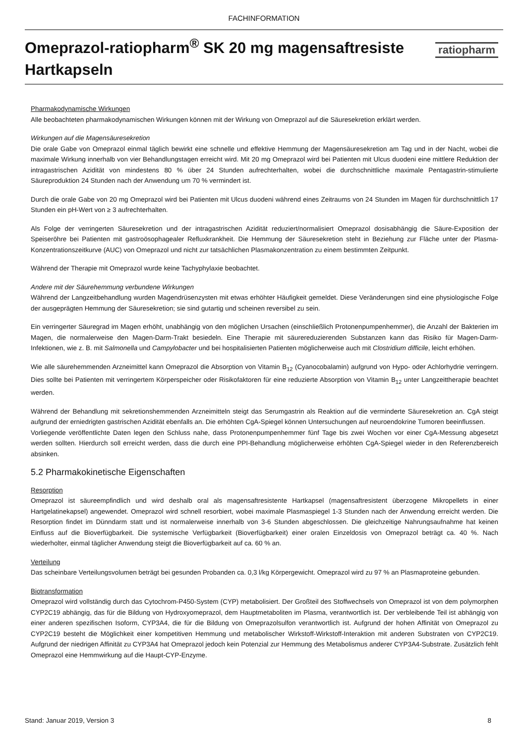FACHINFORMATION
Omeprazol-ratiopharm<sup>®</sup> SK 20 mg magensaftresiste
Hartkapseln
ratiopharm
Pharmakodynamische Wirkungen
Alle beobachteten pharmakodynamischen Wirkungen können mit der Wirkung von Omeprazol auf die Säuresekretion erklärt werden.
Wirkungen auf die Magensäuresekretion
Die orale Gabe von Omeprazol einmal täglich bewirkt eine schnelle und effektive Hemmung der Magensäuresekretion am Tag und in der Nacht, wobei die maximale Wirkung innerhalb von vier Behandlungstagen erreicht wird. Mit 20 mg Omeprazol wird bei Patienten mit Ulcus duodeni eine mittlere Reduktion der intragastrischen Azidität von mindestens 80 % über 24 Stunden aufrechterhalten, wobei die durchschnittliche maximale Pentagastrin-stimulierte Säureproduktion 24 Stunden nach der Anwendung um 70 % vermindert ist.
Durch die orale Gabe von 20 mg Omeprazol wird bei Patienten mit Ulcus duodeni während eines Zeitraums von 24 Stunden im Magen für durchschnittlich 17 Stunden ein pH-Wert von ≥ 3 aufrechterhalten.
Als Folge der verringerten Säuresekretion und der intragastrischen Azidität reduziert/normalisiert Omeprazol dosisabhängig die Säure-Exposition der Speiseröhre bei Patienten mit gastroösophagealer Refluxkrankheit. Die Hemmung der Säuresekretion steht in Beziehung zur Fläche unter der Plasma-Konzentrationszeitkurve (AUC) von Omeprazol und nicht zur tatsächlichen Plasmakonzentration zu einem bestimmten Zeitpunkt.
Während der Therapie mit Omeprazol wurde keine Tachyphylaxie beobachtet.
Andere mit der Säurehemmung verbundene Wirkungen
Während der Langzeitbehandlung wurden Magendrüsenzysten mit etwas erhöhter Häufigkeit gemeldet. Diese Veränderungen sind eine physiologische Folge der ausgeprägten Hemmung der Säuresekretion; sie sind gutartig und scheinen reversibel zu sein.
Ein verringerter Säuregrad im Magen erhöht, unabhängig von den möglichen Ursachen (einschließlich Protonenpumpenhemmer), die Anzahl der Bakterien im Magen, die normalerweise den Magen-Darm-Trakt besiedeln. Eine Therapie mit säurereduzierenden Substanzen kann das Risiko für Magen-Darm-Infektionen, wie z. B. mit Salmonella und Campylobacter und bei hospitalisierten Patienten möglicherweise auch mit Clostridium difficile, leicht erhöhen.
Wie alle säurehemmenden Arzneimittel kann Omeprazol die Absorption von Vitamin B<sub>12</sub> (Cyanocobalamin) aufgrund von Hypo- oder Achlorhydrie verringern. Dies sollte bei Patienten mit verringertem Körperspeicher oder Risikofaktoren für eine reduzierte Absorption von Vitamin B<sub>12</sub> unter Langzeittherapie beachtet werden.
Während der Behandlung mit sekretionshemmenden Arzneimitteln steigt das Serumgastrin als Reaktion auf die verminderte Säuresekretion an. CgA steigt aufgrund der erniedrigten gastrischen Azidität ebenfalls an. Die erhöhten CgA-Spiegel können Untersuchungen auf neuroendokrine Tumoren beeinflussen.
Vorliegende veröffentlichte Daten legen den Schluss nahe, dass Protonenpumpenhemmer fünf Tage bis zwei Wochen vor einer CgA-Messung abgesetzt werden sollten. Hierdurch soll erreicht werden, dass die durch eine PPI-Behandlung möglicherweise erhöhten CgA-Spiegel wieder in den Referenzbereich absinken.
5.2 Pharmakokinetische Eigenschaften
Resorption
Omeprazol ist säureempfindlich und wird deshalb oral als magensaftresistente Hartkapsel (magensaftresistent überzogene Mikropellets in einer Hartgelatinekapsel) angewendet. Omeprazol wird schnell resorbiert, wobei maximale Plasmaspiegel 1-3 Stunden nach der Anwendung erreicht werden. Die Resorption findet im Dünndarm statt und ist normalerweise innerhalb von 3-6 Stunden abgeschlossen. Die gleichzeitige Nahrungsaufnahme hat keinen Einfluss auf die Bioverfügbarkeit. Die systemische Verfügbarkeit (Bioverfügbarkeit) einer oralen Einzeldosis von Omeprazol beträgt ca. 40 %. Nach wiederholter, einmal täglicher Anwendung steigt die Bioverfügbarkeit auf ca. 60 % an.
Verteilung
Das scheinbare Verteilungsvolumen beträgt bei gesunden Probanden ca. 0,3 l/kg Körpergewicht. Omeprazol wird zu 97 % an Plasmaproteine gebunden.
Biotransformation
Omeprazol wird vollständig durch das Cytochrom-P450-System (CYP) metabolisiert. Der Großteil des Stoffwechsels von Omeprazol ist von dem polymorphen CYP2C19 abhängig, das für die Bildung von Hydroxyomeprazol, dem Hauptmetaboliten im Plasma, verantwortlich ist. Der verbleibende Teil ist abhängig von einer anderen spezifischen Isoform, CYP3A4, die für die Bildung von Omeprazolsulfon verantwortlich ist. Aufgrund der hohen Affinität von Omeprazol zu CYP2C19 besteht die Möglichkeit einer kompetitiven Hemmung und metabolischer Wirkstoff-Wirkstoff-Interaktion mit anderen Substraten von CYP2C19. Aufgrund der niedrigen Affinität zu CYP3A4 hat Omeprazol jedoch kein Potenzial zur Hemmung des Metabolismus anderer CYP3A4-Substrate. Zusätzlich fehlt Omeprazol eine Hemmwirkung auf die Haupt-CYP-Enzyme.
Stand: Januar 2019, Version 3 8